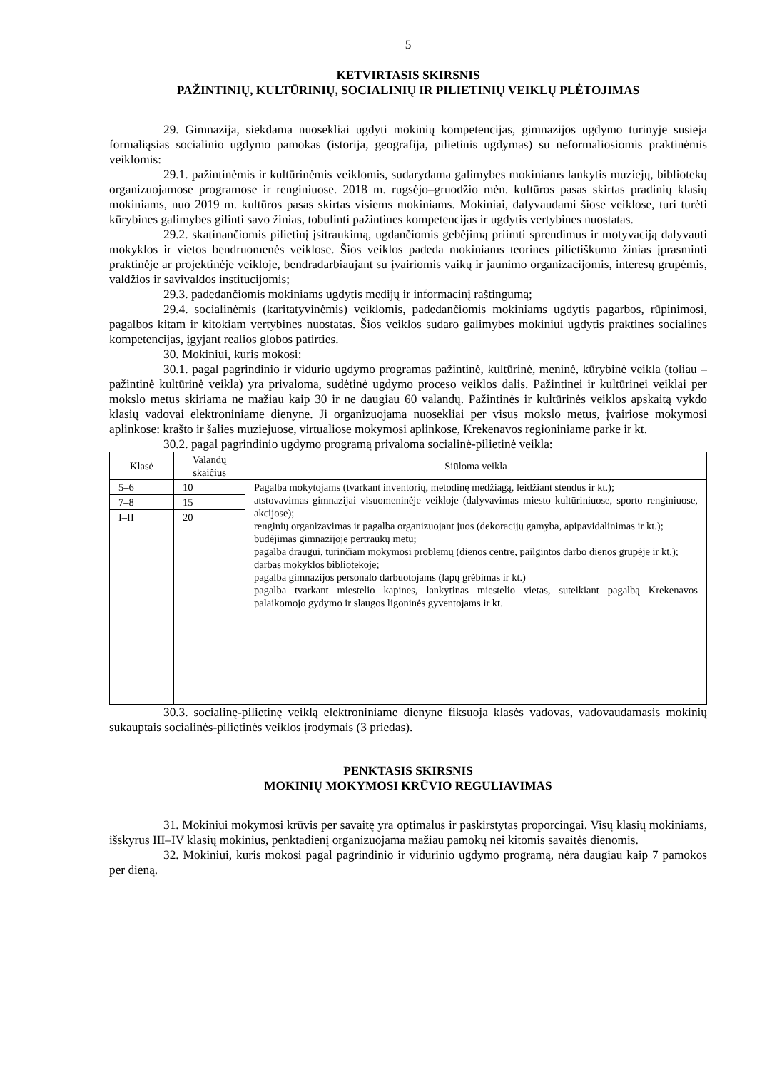5
KETVIRTASIS SKIRSNIS
PAŽINTINIŲ, KULTŪRINIŲ, SOCIALINIŲ IR PILIETINIŲ VEIKLŲ PLĖTOJIMAS
29. Gimnazija, siekdama nuosekliai ugdyti mokinių kompetencijas, gimnazijos ugdymo turinyje susieja formaliąsias socialinio ugdymo pamokas (istorija, geografija, pilietinis ugdymas) su neformaliosiomis praktinėmis veiklomis:
29.1. pažintinėmis ir kultūrinėmis veiklomis, sudarydama galimybes mokiniams lankytis muziejų, bibliotekų organizuojamose programose ir renginiuose. 2018 m. rugsėjo–gruodžio mėn. kultūros pasas skirtas pradinių klasių mokiniams, nuo 2019 m. kultūros pasas skirtas visiems mokiniams. Mokiniai, dalyvaudami šiose veiklose, turi turėti kūrybines galimybes gilinti savo žinias, tobulinti pažintines kompetencijas ir ugdytis vertybines nuostatas.
29.2. skatinančiomis pilietinį įsitraukimą, ugdančiomis gebėjimą priimti sprendimus ir motyvaciją dalyvauti mokyklos ir vietos bendruomenės veiklose. Šios veiklos padeda mokiniams teorines pilietiškumo žinias įprasminti praktinėje ar projektinėje veikloje, bendradarbiaujant su įvairiomis vaikų ir jaunimo organizacijomis, interesų grupėmis, valdžios ir savivaldos institucijomis;
29.3. padedančiomis mokiniams ugdytis medijų ir informacinį raštingumą;
29.4. socialinėmis (karitatyvinėmis) veiklomis, padedančiomis mokiniams ugdytis pagarbos, rūpinimosi, pagalbos kitam ir kitokiam vertybines nuostatas. Šios veiklos sudaro galimybes mokiniui ugdytis praktines socialines kompetencijas, įgyjant realios globos patirties.
30. Mokiniui, kuris mokosi:
30.1. pagal pagrindinio ir vidurio ugdymo programas pažintinė, kultūrinė, meninė, kūrybinė veikla (toliau – pažintinė kultūrinė veikla) yra privaloma, sudėtinė ugdymo proceso veiklos dalis. Pažintinei ir kultūrinei veiklai per mokslo metus skiriama ne mažiau kaip 30 ir ne daugiau 60 valandų. Pažintinės ir kultūrinės veiklos apskaitą vykdo klasių vadovai elektroniniame dienyne. Ji organizuojama nuosekliai per visus mokslo metus, įvairiose mokymosi aplinkose: krašto ir šalies muziejuose, virtualiose mokymosi aplinkose, Krekenavos regioniniame parke ir kt.
30.2. pagal pagrindinio ugdymo programą privaloma socialinė-pilietinė veikla:
| Klasė | Valandų skaičius | Siūloma veikla |
| --- | --- | --- |
| 5–6 | 10 | Pagalba mokytojams (tvarkant inventorių, metodinę medžiagą, leidžiant stendus ir kt.); atstovavimas gimnazijai visuomeninėje veikloje (dalyvavimas miesto kultūriniuose, sporto renginiuose, akcijose); renginių organizavimas ir pagalba organizuojant juos (dekoracijų gamyba, apipavidalinimas ir kt.); budėjimas gimnazijoje pertraukų metu; pagalba draugui, turinčiam mokymosi problemų (dienos centre, pailgintos darbo dienos grupėje ir kt.); darbas mokyklos bibliotekoje; pagalba gimnazijos personalo darbuotojams (lapų grėbimas ir kt.) pagalba tvarkant miestelio kapines, lankytinas miestelio vietas, suteikiant pagalbą Krekenavos palaikomojo gydymo ir slaugos ligoninės gyventojams ir kt. |
| 7–8 | 15 | |
| I–II | 20 | |
30.3. socialinę-pilietinę veiklą elektroniniame dienyne fiksuoja klasės vadovas, vadovaudamasis mokinių sukauptais socialinės-pilietinės veiklos įrodymais (3 priedas).
PENKTASIS SKIRSNIS
MOKINIŲ MOKYMOSI KRŪVIO REGULIAVIMAS
31. Mokiniui mokymosi krūvis per savaitę yra optimalus ir paskirstytas proporcingai. Visų klasių mokiniams, išskyrus III–IV klasių mokinius, penktadienį organizuojama mažiau pamokų nei kitomis savaitės dienomis.
32. Mokiniui, kuris mokosi pagal pagrindinio ir vidurinio ugdymo programą, nėra daugiau kaip 7 pamokos per dieną.